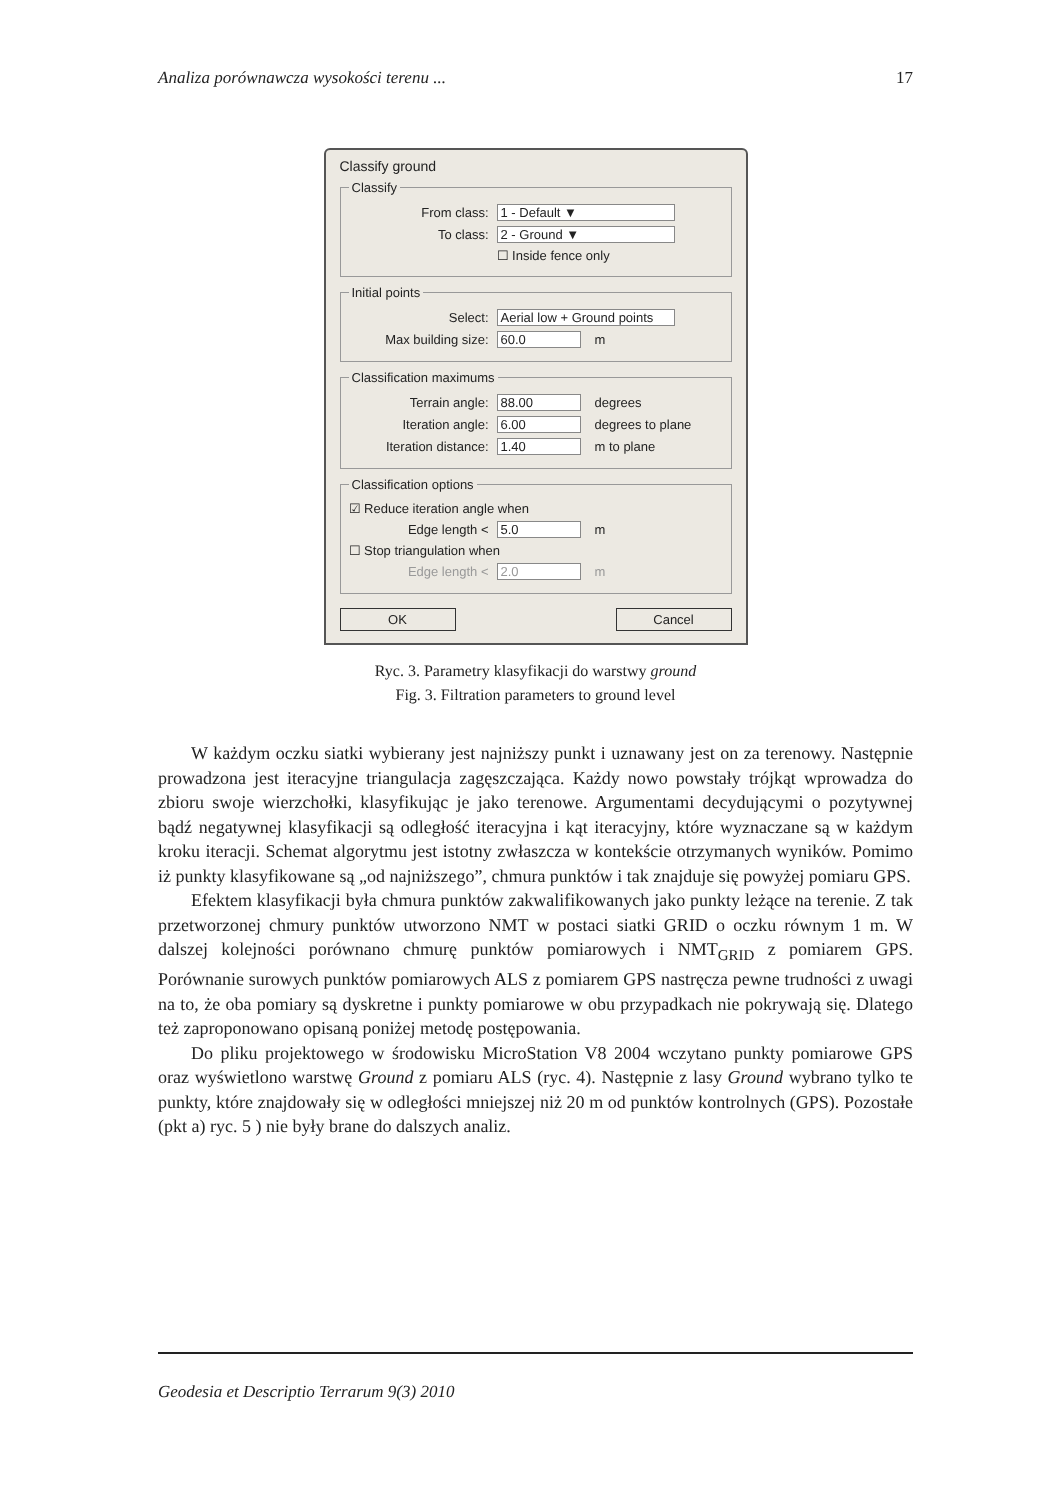Analiza porównawcza wysokości terenu ... 17
Classify ground
Classify
From class: 1 - Default ▼
To class: 2 - Ground ▼
☐ Inside fence only
Initial points
Select: Aerial low + Ground points
Max building size: 60.0 m
Classification maximums
Terrain angle: 88.00 degrees
Iteration angle: 6.00 degrees to plane
Iteration distance: 1.40 m to plane
Classification options
☑ Reduce iteration angle when
Edge length < 5.0 m
☐ Stop triangulation when
Edge length < 2.0 m
OK Cancel
Ryc. 3. Parametry klasyfikacji do warstwy ground
Fig. 3. Filtration parameters to ground level
W każdym oczku siatki wybierany jest najniższy punkt i uznawany jest on za terenowy. Następnie prowadzona jest iteracyjne triangulacja zagęszczająca. Każdy nowo powstały trójkąt wprowadza do zbioru swoje wierzchołki, klasyfikując je jako terenowe. Argumentami decydującymi o pozytywnej bądź negatywnej klasyfikacji są odległość iteracyjna i kąt iteracyjny, które wyznaczane są w każdym kroku iteracji. Schemat algorytmu jest istotny zwłaszcza w kontekście otrzymanych wyników. Pomimo iż punkty klasyfikowane są „od najniższego”, chmura punktów i tak znajduje się powyżej pomiaru GPS.
Efektem klasyfikacji była chmura punktów zakwalifikowanych jako punkty leżące na terenie. Z tak przetworzonej chmury punktów utworzono NMT w postaci siatki GRID o oczku równym 1 m. W dalszej kolejności porównano chmurę punktów pomiarowych i NMT<sub>GRID</sub> z pomiarem GPS. Porównanie surowych punktów pomiarowych ALS z pomiarem GPS nastręcza pewne trudności z uwagi na to, że oba pomiary są dyskretne i punkty pomiarowe w obu przypadkach nie pokrywają się. Dlatego też zaproponowano opisaną poniżej metodę postępowania.
Do pliku projektowego w środowisku MicroStation V8 2004 wczytano punkty pomiarowe GPS oraz wyświetlono warstwę Ground z pomiaru ALS (ryc. 4). Następnie z lasy Ground wybrano tylko te punkty, które znajdowały się w odległości mniejszej niż 20 m od punktów kontrolnych (GPS). Pozostałe (pkt a) ryc. 5 ) nie były brane do dalszych analiz.
Geodesia et Descriptio Terrarum 9(3) 2010